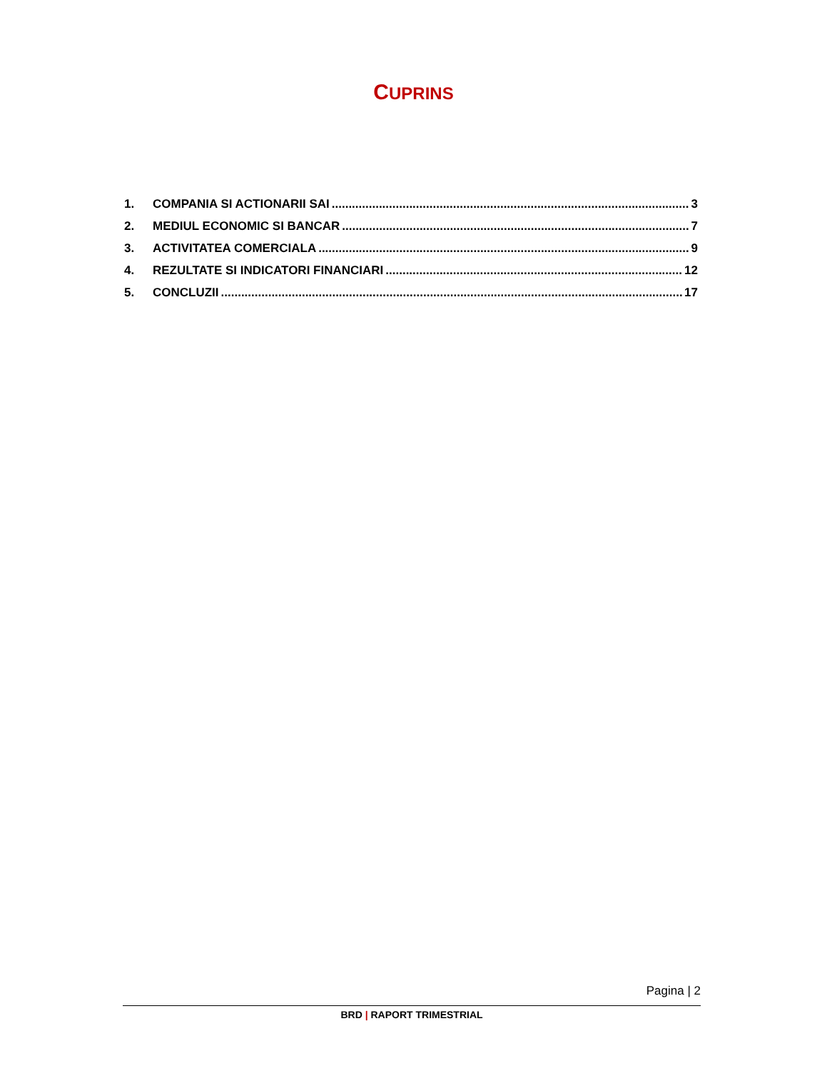CUPRINS
1. COMPANIA SI ACTIONARII SAI 3
2. MEDIUL ECONOMIC SI BANCAR 7
3. ACTIVITATEA COMERCIALA 9
4. REZULTATE SI INDICATORI FINANCIARI 12
5. CONCLUZII 17
Pagina | 2
BRD | RAPORT TRIMESTRIAL